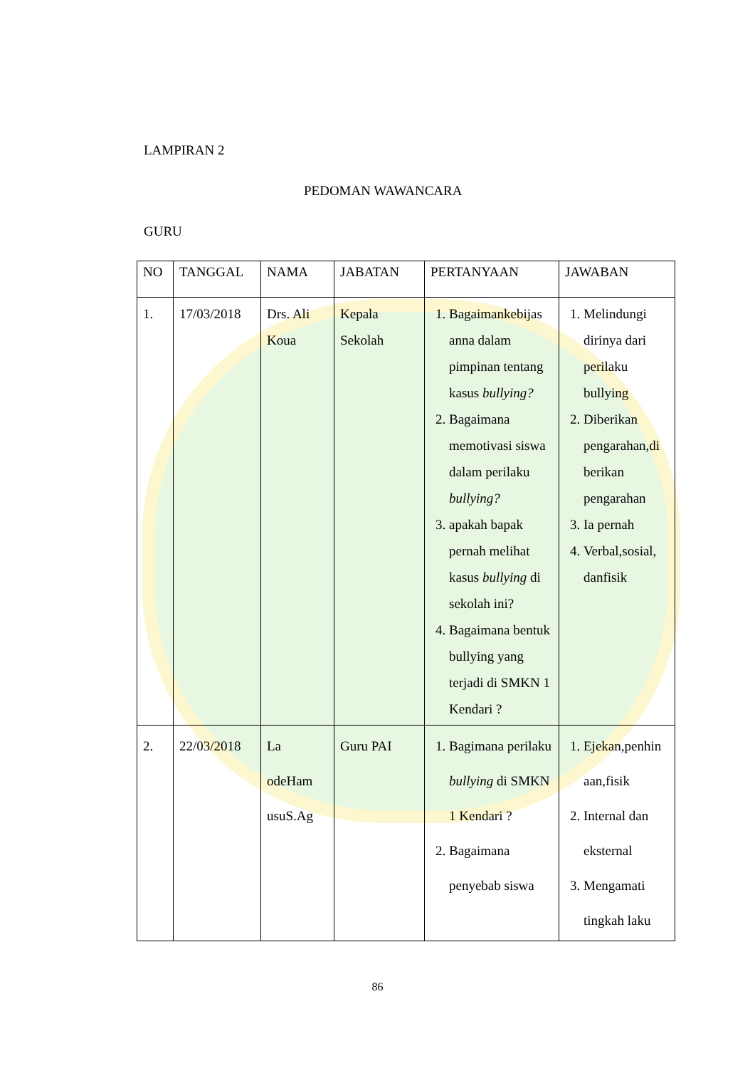LAMPIRAN 2
PEDOMAN WAWANCARA
GURU
| NO | TANGGAL | NAMA | JABATAN | PERTANYAAN | JAWABAN |
| --- | --- | --- | --- | --- | --- |
| 1. | 17/03/2018 | Drs. Ali Koua | Kepala Sekolah | 1. Bagaimankebijas anna dalam pimpinan tentang kasus bullying? 2. Bagaimana memotivasi siswa dalam perilaku bullying? 3. apakah bapak pernah melihat kasus bullying di sekolah ini? 4. Bagaimana bentuk bullying yang terjadi di SMKN 1 Kendari ? | 1. Melindungi dirinya dari perilaku bullying 2. Diberikan pengarahan,di berikan pengarahan 3. Ia pernah 4. Verbal,sosial, danfisik |
| 2. | 22/03/2018 | La odeHam usuS.Ag | Guru PAI | 1. Bagimana perilaku bullying di SMKN 1 Kendari ? 2. Bagaimana penyebab siswa | 1. Ejekan,penhin aan,fisik 2. Internal dan eksternal 3. Mengamati tingkah laku |
86